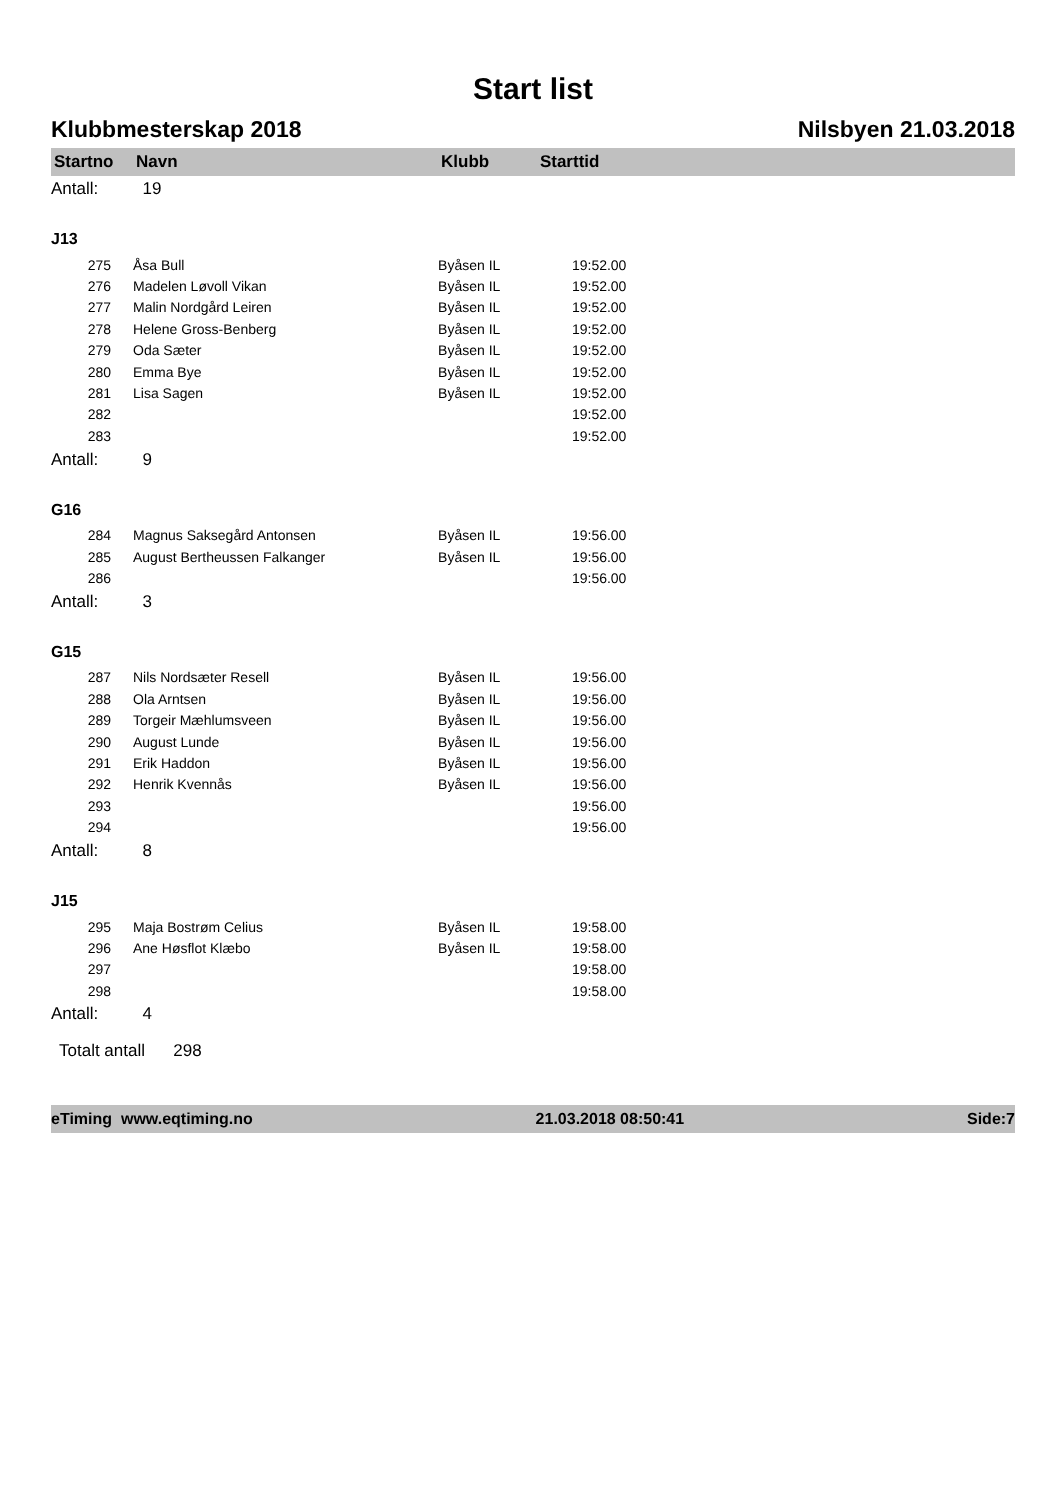Start list
Klubbmesterskap 2018 Nilsbyen 21.03.2018
| Startno | Navn | Klubb | Starttid | |
| --- | --- | --- | --- | --- |
| Antall: | 19 | | | |
| J13 | | | | |
| 275 | Åsa Bull | Byåsen IL | 19:52.00 | |
| 276 | Madelen Løvoll Vikan | Byåsen IL | 19:52.00 | |
| 277 | Malin Nordgård Leiren | Byåsen IL | 19:52.00 | |
| 278 | Helene Gross-Benberg | Byåsen IL | 19:52.00 | |
| 279 | Oda Sæter | Byåsen IL | 19:52.00 | |
| 280 | Emma Bye | Byåsen IL | 19:52.00 | |
| 281 | Lisa Sagen | Byåsen IL | 19:52.00 | |
| 282 | | | 19:52.00 | |
| 283 | | | 19:52.00 | |
| Antall: | 9 | | | |
| G16 | | | | |
| 284 | Magnus Saksegård Antonsen | Byåsen IL | 19:56.00 | |
| 285 | August Bertheussen Falkanger | Byåsen IL | 19:56.00 | |
| 286 | | | 19:56.00 | |
| Antall: | 3 | | | |
| G15 | | | | |
| 287 | Nils Nordsæter Resell | Byåsen IL | 19:56.00 | |
| 288 | Ola Arntsen | Byåsen IL | 19:56.00 | |
| 289 | Torgeir Mæhlumsveen | Byåsen IL | 19:56.00 | |
| 290 | August Lunde | Byåsen IL | 19:56.00 | |
| 291 | Erik Haddon | Byåsen IL | 19:56.00 | |
| 292 | Henrik Kvennås | Byåsen IL | 19:56.00 | |
| 293 | | | 19:56.00 | |
| 294 | | | 19:56.00 | |
| Antall: | 8 | | | |
| J15 | | | | |
| 295 | Maja Bostrøm Celius | Byåsen IL | 19:58.00 | |
| 296 | Ane Høsflot Klæbo | Byåsen IL | 19:58.00 | |
| 297 | | | 19:58.00 | |
| 298 | | | 19:58.00 | |
| Antall: | 4 | | | |
Totalt antall 298
eTiming www.eqtiming.no 21.03.2018 08:50:41 Side:7